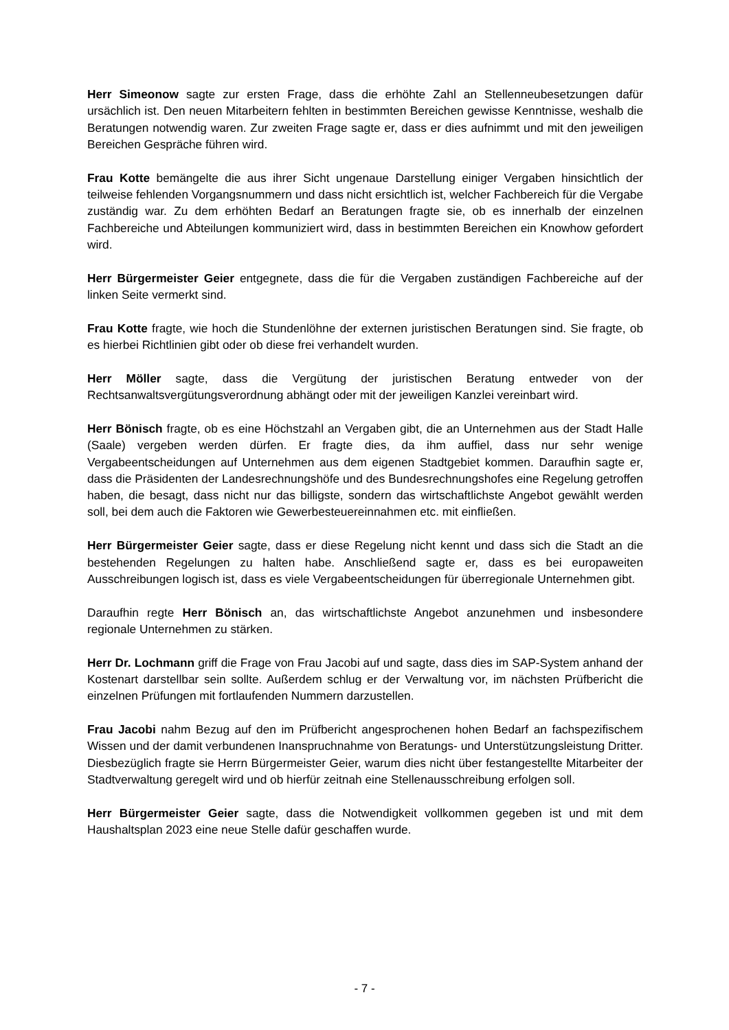Herr Simeonow sagte zur ersten Frage, dass die erhöhte Zahl an Stellenneubesetzungen dafür ursächlich ist. Den neuen Mitarbeitern fehlten in bestimmten Bereichen gewisse Kenntnisse, weshalb die Beratungen notwendig waren. Zur zweiten Frage sagte er, dass er dies aufnimmt und mit den jeweiligen Bereichen Gespräche führen wird.
Frau Kotte bemängelte die aus ihrer Sicht ungenaue Darstellung einiger Vergaben hinsichtlich der teilweise fehlenden Vorgangsnummern und dass nicht ersichtlich ist, welcher Fachbereich für die Vergabe zuständig war. Zu dem erhöhten Bedarf an Beratungen fragte sie, ob es innerhalb der einzelnen Fachbereiche und Abteilungen kommuniziert wird, dass in bestimmten Bereichen ein Knowhow gefordert wird.
Herr Bürgermeister Geier entgegnete, dass die für die Vergaben zuständigen Fachbereiche auf der linken Seite vermerkt sind.
Frau Kotte fragte, wie hoch die Stundenlöhne der externen juristischen Beratungen sind. Sie fragte, ob es hierbei Richtlinien gibt oder ob diese frei verhandelt wurden.
Herr Möller sagte, dass die Vergütung der juristischen Beratung entweder von der Rechtsanwaltsvergütungsverordnung abhängt oder mit der jeweiligen Kanzlei vereinbart wird.
Herr Bönisch fragte, ob es eine Höchstzahl an Vergaben gibt, die an Unternehmen aus der Stadt Halle (Saale) vergeben werden dürfen. Er fragte dies, da ihm auffiel, dass nur sehr wenige Vergabeentscheidungen auf Unternehmen aus dem eigenen Stadtgebiet kommen. Daraufhin sagte er, dass die Präsidenten der Landesrechnungshöfe und des Bundesrechnungshofes eine Regelung getroffen haben, die besagt, dass nicht nur das billigste, sondern das wirtschaftlichste Angebot gewählt werden soll, bei dem auch die Faktoren wie Gewerbesteuereinnahmen etc. mit einfließen.
Herr Bürgermeister Geier sagte, dass er diese Regelung nicht kennt und dass sich die Stadt an die bestehenden Regelungen zu halten habe. Anschließend sagte er, dass es bei europaweiten Ausschreibungen logisch ist, dass es viele Vergabeentscheidungen für überregionale Unternehmen gibt.
Daraufhin regte Herr Bönisch an, das wirtschaftlichste Angebot anzunehmen und insbesondere regionale Unternehmen zu stärken.
Herr Dr. Lochmann griff die Frage von Frau Jacobi auf und sagte, dass dies im SAP-System anhand der Kostenart darstellbar sein sollte. Außerdem schlug er der Verwaltung vor, im nächsten Prüfbericht die einzelnen Prüfungen mit fortlaufenden Nummern darzustellen.
Frau Jacobi nahm Bezug auf den im Prüfbericht angesprochenen hohen Bedarf an fachspezifischem Wissen und der damit verbundenen Inanspruchnahme von Beratungs- und Unterstützungsleistung Dritter. Diesbezüglich fragte sie Herrn Bürgermeister Geier, warum dies nicht über festangestellte Mitarbeiter der Stadtverwaltung geregelt wird und ob hierfür zeitnah eine Stellenausschreibung erfolgen soll.
Herr Bürgermeister Geier sagte, dass die Notwendigkeit vollkommen gegeben ist und mit dem Haushaltsplan 2023 eine neue Stelle dafür geschaffen wurde.
- 7 -